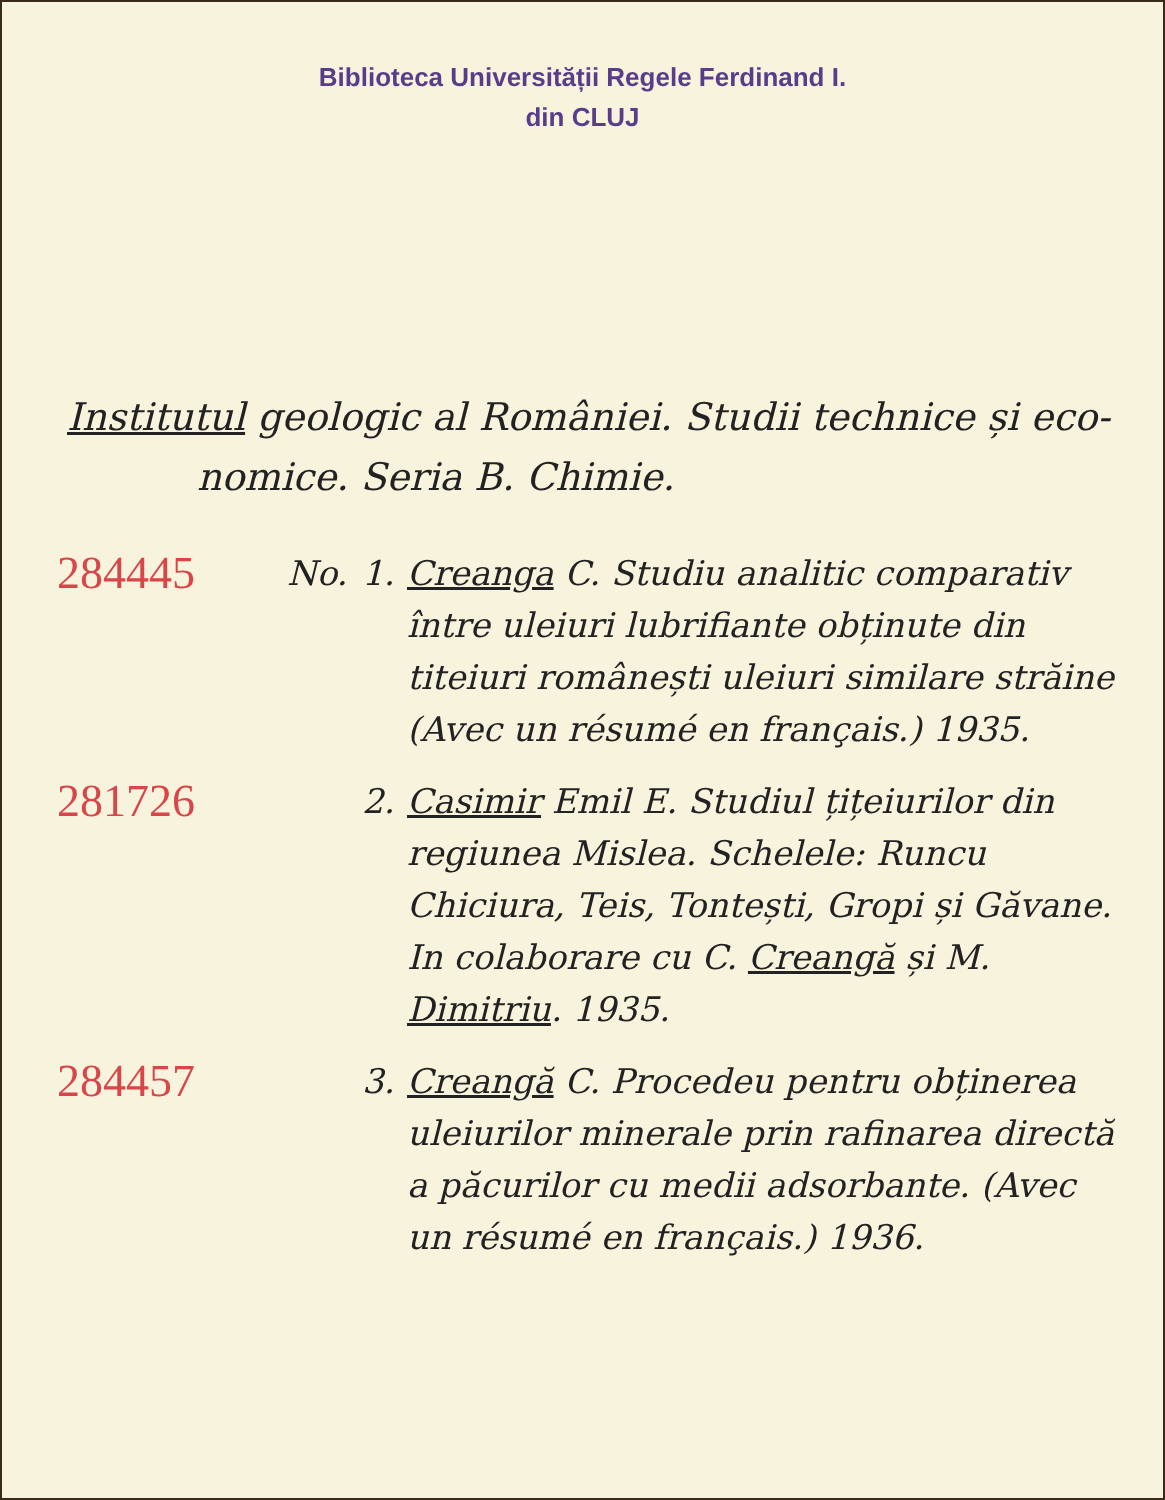Biblioteca Universității Regele Ferdinand I.
din CLUJ
Institutul geologic al României. Studii technice și eco-
nomice. Seria B. Chimie.
284445
No. 1. Creanga C. Studiu analitic comparativ între uleiuri lubrifiante obținute din titeiuri românești uleiuri similare străine (Avec un résumé en français.) 1935.
281726
2. Casimir Emil E. Studiul țițeiurilor din regiunea Mislea. Schelele: Runcu Chiciura, Teis, Tontești, Gropi și Găvane. In colaborare cu C. Creangă și M. Dimitriu. 1935.
284457
3. Creangă C. Procedeu pentru obținerea uleiurilor minerale prin rafinarea directă a păcurilor cu medii adsorbante. (Avec un résumé en français.) 1936.